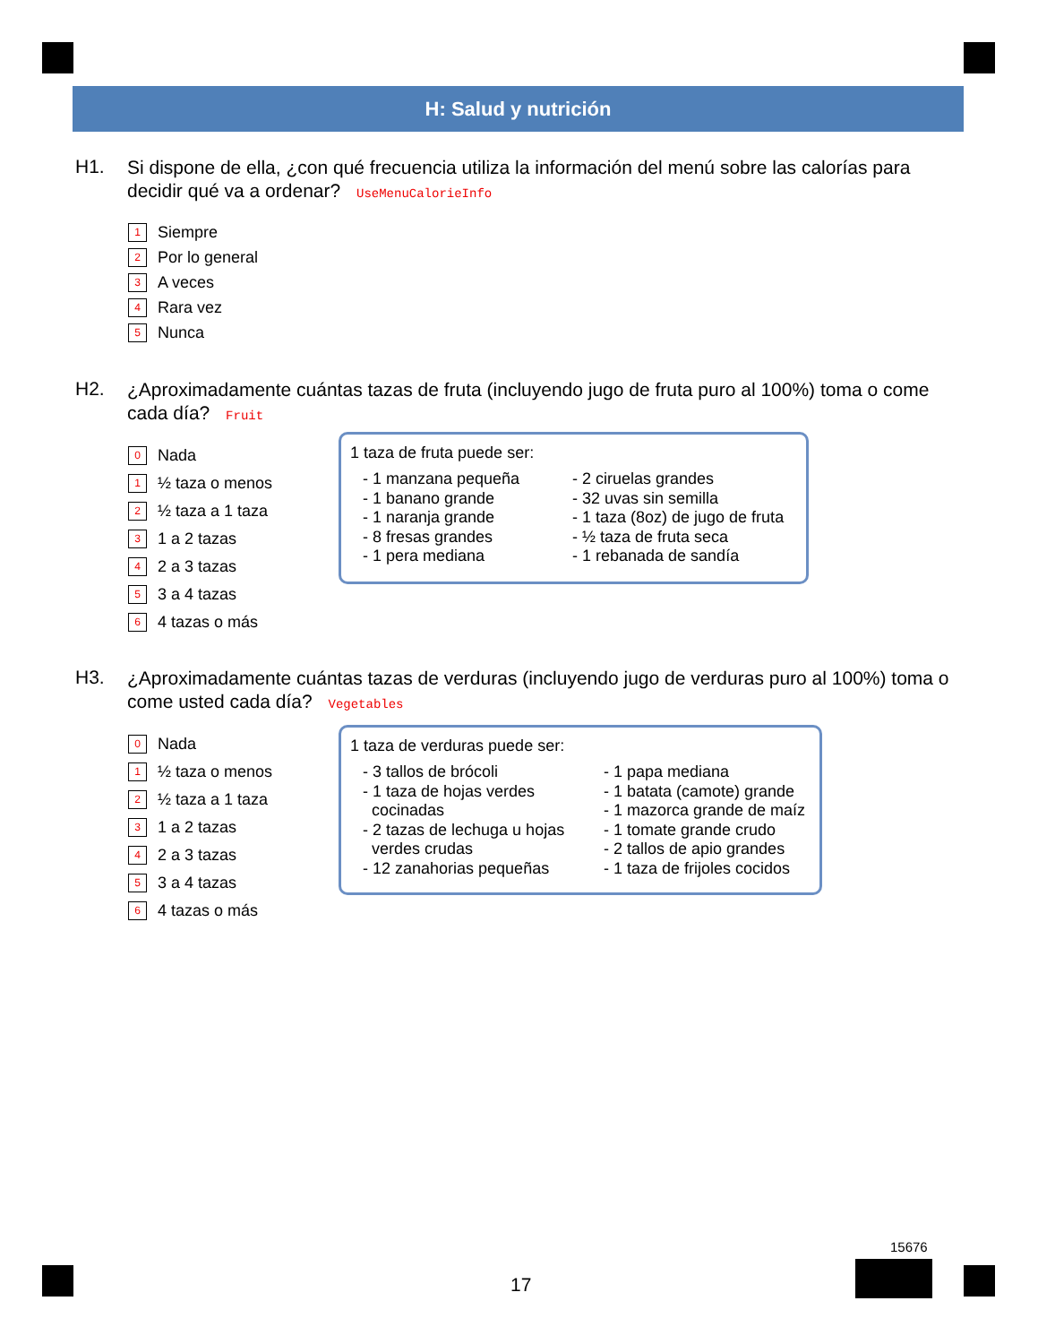H: Salud y nutrición
H1.
Si dispone de ella, ¿con qué frecuencia utiliza la información del menú sobre las calorías para decidir qué va a ordenar? UseMenuCalorieInfo
1 Siempre
2 Por lo general
3 A veces
4 Rara vez
5 Nunca
H2.
¿Aproximadamente cuántas tazas de fruta (incluyendo jugo de fruta puro al 100%) toma o come cada día? Fruit
0 Nada
1 ½ taza o menos
2 ½ taza a 1 taza
3 1 a 2 tazas
4 2 a 3 tazas
5 3 a 4 tazas
6 4 tazas o más
1 taza de fruta puede ser:
- 1 manzana pequeña
- 1 banano grande
- 1 naranja grande
- 8 fresas grandes
- 1 pera mediana
- 2 ciruelas grandes
- 32 uvas sin semilla
- 1 taza (8oz) de jugo de fruta
- ½ taza de fruta seca
- 1 rebanada de sandía
H3.
¿Aproximadamente cuántas tazas de verduras (incluyendo jugo de verduras puro al 100%) toma o come usted cada día? Vegetables
0 Nada
1 ½ taza o menos
2 ½ taza a 1 taza
3 1 a 2 tazas
4 2 a 3 tazas
5 3 a 4 tazas
6 4 tazas o más
1 taza de verduras puede ser:
- 3 tallos de brócoli
- 1 taza de hojas verdes
cocinadas
- 2 tazas de lechuga u hojas
verdes crudas
- 12 zanahorias pequeñas
- 1 papa mediana
- 1 batata (camote) grande
- 1 mazorca grande de maíz
- 1 tomate grande crudo
- 2 tallos de apio grandes
- 1 taza de frijoles cocidos
17
15676